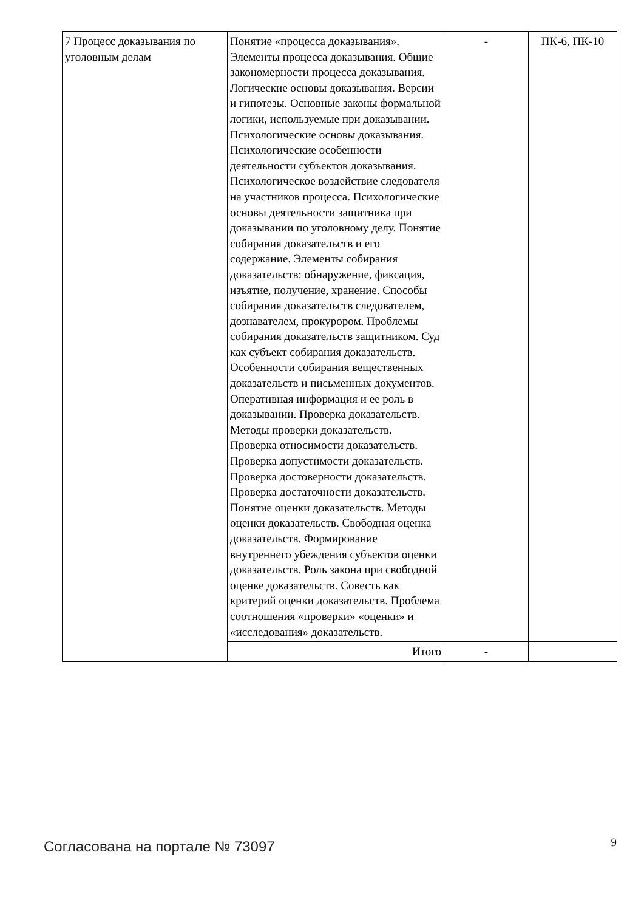| 7 Процесс доказывания по уголовным делам | Понятие «процесса доказывания». Элементы процесса доказывания. Общие закономерности процесса доказывания. Логические основы доказывания. Версии и гипотезы. Основные законы формальной логики, используемые при доказывании. Психологические основы доказывания. Психологические особенности деятельности субъектов доказывания. Психологическое воздействие следователя на участников процесса. Психологические основы деятельности защитника при доказывании по уголовному делу. Понятие собирания доказательств и его содержание. Элементы собирания доказательств: обнаружение, фиксация, изъятие, получение, хранение. Способы собирания доказательств следователем, дознавателем, прокурором. Проблемы собирания доказательств защитником. Суд как субъект собирания доказательств. Особенности собирания вещественных доказательств и письменных документов. Оперативная информация и ее роль в доказывании. Проверка доказательств. Методы проверки доказательств. Проверка относимости доказательств. Проверка допустимости доказательств. Проверка достоверности доказательств. Проверка достаточности доказательств. Понятие оценки доказательств. Методы оценки доказательств. Свободная оценка доказательств. Формирование внутреннего убеждения субъектов оценки доказательств. Роль закона при свободной оценке доказательств. Совесть как критерий оценки доказательств. Проблема соотношения «проверки» «оценки» и «исследования» доказательств. | - | ПК-6, ПК-10 |
| | Итого | - | |
Согласована на портале № 73097 9